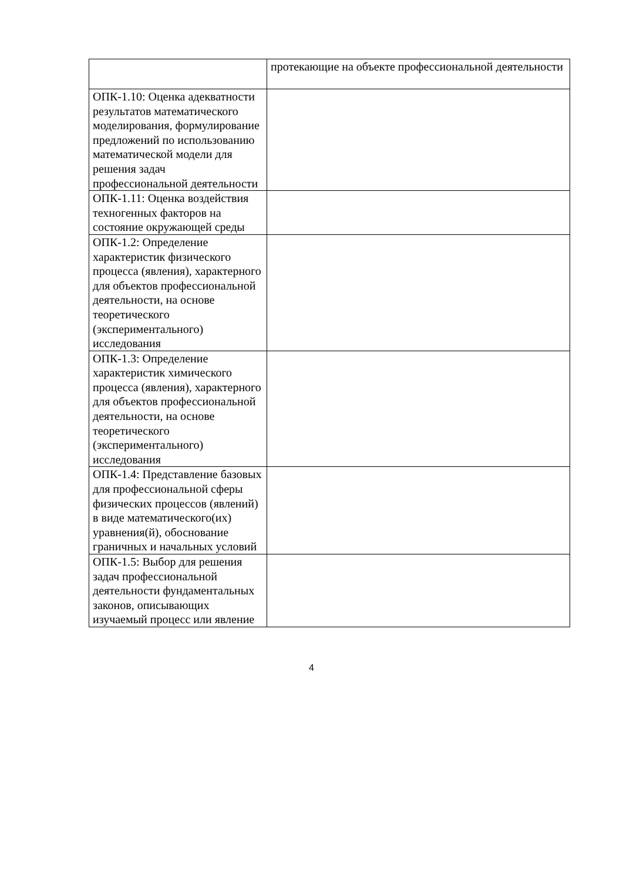| | протекающие на объекте профессиональной деятельности |
| ОПК-1.10: Оценка адекватности результатов математического моделирования, формулирование предложений по использованию математической модели для решения задач профессиональной деятельности | |
| ОПК-1.11: Оценка воздействия техногенных факторов на состояние окружающей среды | |
| ОПК-1.2: Определение характеристик физического процесса (явления), характерного для объектов профессиональной деятельности, на основе теоретического (экспериментального) исследования | |
| ОПК-1.3: Определение характеристик химического процесса (явления), характерного для объектов профессиональной деятельности, на основе теоретического (экспериментального) исследования | |
| ОПК-1.4: Представление базовых для профессиональной сферы физических процессов (явлений) в виде математического(их) уравнения(й), обоснование граничных и начальных условий | |
| ОПК-1.5: Выбор для решения задач профессиональной деятельности фундаментальных законов, описывающих изучаемый процесс или явление | |
4